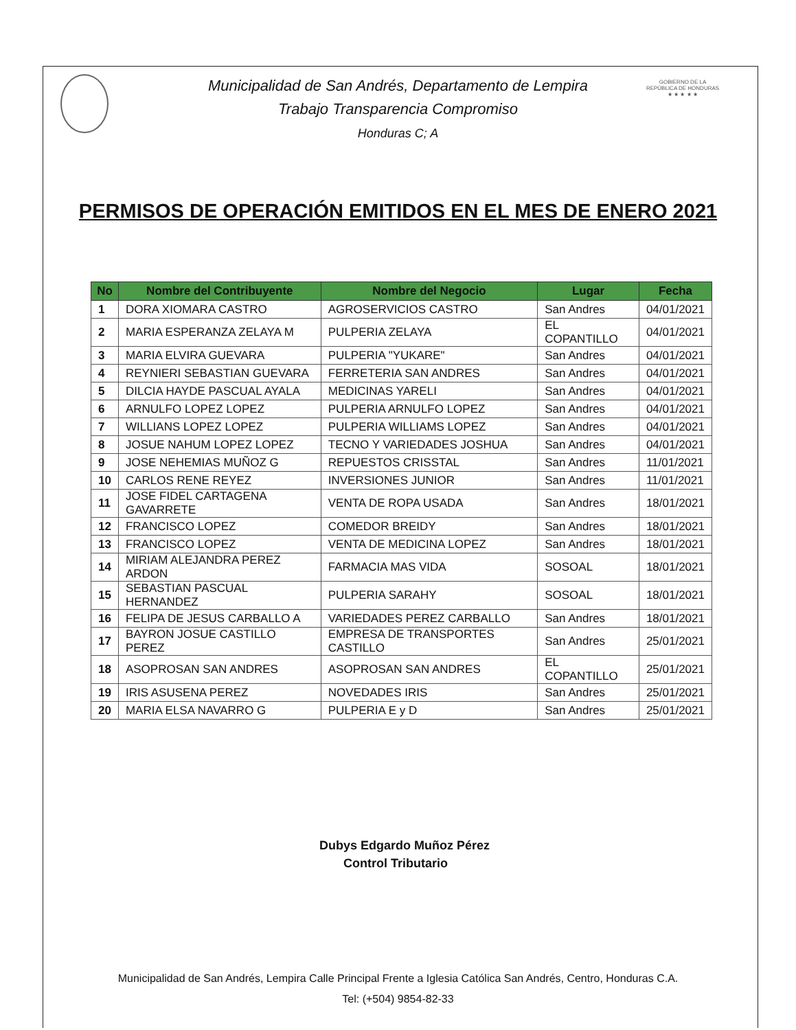GOBIERNO DE LA REPÚBLICA DE HONDURAS
★ ★ ★ ★ ★
Municipalidad de San Andrés, Departamento de Lempira
Trabajo Transparencia Compromiso
Honduras C; A
PERMISOS DE OPERACIÓN EMITIDOS EN EL MES DE ENERO 2021
| No | Nombre del Contribuyente | Nombre del Negocio | Lugar | Fecha |
| --- | --- | --- | --- | --- |
| 1 | DORA XIOMARA CASTRO | AGROSERVICIOS CASTRO | San Andres | 04/01/2021 |
| 2 | MARIA ESPERANZA ZELAYA M | PULPERIA ZELAYA | EL COPANTILLO | 04/01/2021 |
| 3 | MARIA ELVIRA GUEVARA | PULPERIA "YUKARE" | San Andres | 04/01/2021 |
| 4 | REYNIERI SEBASTIAN GUEVARA | FERRETERIA SAN ANDRES | San Andres | 04/01/2021 |
| 5 | DILCIA HAYDE PASCUAL AYALA | MEDICINAS YARELI | San Andres | 04/01/2021 |
| 6 | ARNULFO LOPEZ LOPEZ | PULPERIA ARNULFO LOPEZ | San Andres | 04/01/2021 |
| 7 | WILLIANS LOPEZ LOPEZ | PULPERIA WILLIAMS LOPEZ | San Andres | 04/01/2021 |
| 8 | JOSUE NAHUM LOPEZ LOPEZ | TECNO Y VARIEDADES JOSHUA | San Andres | 04/01/2021 |
| 9 | JOSE NEHEMIAS MUÑOZ G | REPUESTOS CRISSTAL | San Andres | 11/01/2021 |
| 10 | CARLOS RENE REYEZ | INVERSIONES JUNIOR | San Andres | 11/01/2021 |
| 11 | JOSE FIDEL CARTAGENA GAVARRETE | VENTA DE ROPA USADA | San Andres | 18/01/2021 |
| 12 | FRANCISCO LOPEZ | COMEDOR BREIDY | San Andres | 18/01/2021 |
| 13 | FRANCISCO LOPEZ | VENTA DE MEDICINA LOPEZ | San Andres | 18/01/2021 |
| 14 | MIRIAM ALEJANDRA PEREZ ARDON | FARMACIA MAS VIDA | SOSOAL | 18/01/2021 |
| 15 | SEBASTIAN PASCUAL HERNANDEZ | PULPERIA SARAHY | SOSOAL | 18/01/2021 |
| 16 | FELIPA DE JESUS CARBALLO A | VARIEDADES PEREZ CARBALLO | San Andres | 18/01/2021 |
| 17 | BAYRON JOSUE CASTILLO PEREZ | EMPRESA DE TRANSPORTES CASTILLO | San Andres | 25/01/2021 |
| 18 | ASOPROSAN SAN ANDRES | ASOPROSAN SAN ANDRES | EL COPANTILLO | 25/01/2021 |
| 19 | IRIS ASUSENA PEREZ | NOVEDADES IRIS | San Andres | 25/01/2021 |
| 20 | MARIA ELSA NAVARRO G | PULPERIA E y D | San Andres | 25/01/2021 |
Dubys Edgardo Muñoz Pérez
Control Tributario
Municipalidad de San Andrés, Lempira Calle Principal Frente a Iglesia Católica San Andrés, Centro, Honduras C.A.
Tel: (+504) 9854-82-33